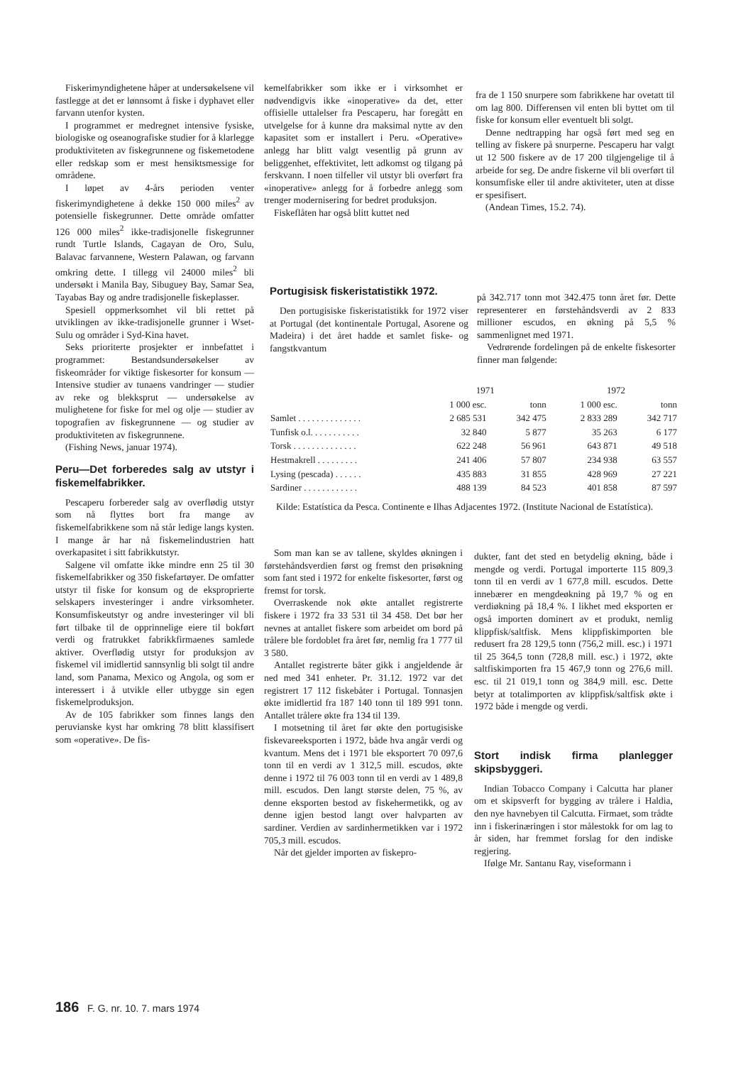Fiskerimyndighetene håper at undersøkelsene vil fastlegge at det er lønnsomt å fiske i dyphavet eller farvann utenfor kysten.
I programmet er medregnet intensive fysiske, biologiske og oseanografiske studier for å klarlegge produktiviteten av fiskegrunnene og fiskemetodene eller redskap som er mest hensiktsmessige for områdene.
I løpet av 4-års perioden venter fiskerimyndighetene å dekke 150 000 miles<sup>2</sup> av potensielle fiskegrunner. Dette område omfatter 126 000 miles<sup>2</sup> ikke-tradisjonelle fiskegrunner rundt Turtle Islands, Cagayan de Oro, Sulu, Balavac farvannene, Western Palawan, og farvann omkring dette. I tillegg vil 24000 miles<sup>2</sup> bli undersøkt i Manila Bay, Sibuguey Bay, Samar Sea, Tayabas Bay og andre tradisjonelle fiskeplasser.
Spesiell oppmerksomhet vil bli rettet på utviklingen av ikke-tradisjonelle grunner i Wset-Sulu og områder i Syd-Kina havet.
Seks prioriterte prosjekter er innbefattet i programmet: Bestandsundersøkelser av fiskeområder for viktige fiskesorter for konsum — Intensive studier av tunaens vandringer — studier av reke og blekksprut — undersøkelse av mulighetene for fiske for mel og olje — studier av topografien av fiskegrunnene — og studier av produktiviteten av fiskegrunnene.
(Fishing News, januar 1974).
Peru—Det forberedes salg av utstyr i fiskemelfabrikker.
Pescaperu forbereder salg av overflødig utstyr som nå flyttes bort fra mange av fiskemelfabrikkene som nå står ledige langs kysten. I mange år har nå fiskemelindustrien hatt overkapasitet i sitt fabrikkutstyr.
Salgene vil omfatte ikke mindre enn 25 til 30 fiskemelfabrikker og 350 fiskefartøyer. De omfatter utstyr til fiske for konsum og de eksproprierte selskapers investeringer i andre virksomheter. Konsumfiskeutstyr og andre investeringer vil bli ført tilbake til de opprinnelige eiere til bokført verdi og fratrukket fabrikkfirmaenes samlede aktiver. Overflødig utstyr for produksjon av fiskemel vil imidlertid sannsynlig bli solgt til andre land, som Panama, Mexico og Angola, og som er interessert i å utvikle eller utbygge sin egen fiskemelproduksjon.
Av de 105 fabrikker som finnes langs den peruvianske kyst har omkring 78 blitt klassifisert som «operative». De fis-
kemelfabrikker som ikke er i virksomhet er nødvendigvis ikke «inoperative» da det, etter offisielle uttalelser fra Pescaperu, har foregått en utvelgelse for å kunne dra maksimal nytte av den kapasitet som er installert i Peru. «Operative» anlegg har blitt valgt vesentlig på grunn av beliggenhet, effektivitet, lett adkomst og tilgang på ferskvann. I noen tilfeller vil utstyr bli overført fra «inoperative» anlegg for å forbedre anlegg som trenger modernisering for bedret produksjon.
Fiskeflåten har også blitt kuttet ned
fra de 1 150 snurpere som fabrikkene har ovetatt til om lag 800. Differensen vil enten bli byttet om til fiske for konsum eller eventuelt bli solgt.
Denne nedtrapping har også ført med seg en telling av fiskere på snurperne. Pescaperu har valgt ut 12 500 fiskere av de 17 200 tilgjengelige til å arbeide for seg. De andre fiskerne vil bli overført til konsumfiske eller til andre aktiviteter, uten at disse er spesifisert.
(Andean Times, 15.2. 74).
Portugisisk fiskeristatistikk 1972.
Den portugisiske fiskeristatistikk for 1972 viser at Portugal (det kontinentale Portugal, Asorene og Madeira) i det året hadde et samlet fiske- og fangstkvantum
på 342.717 tonn mot 342.475 tonn året før. Dette representerer en førstehåndsverdi av 2 833 millioner escudos, en økning på 5,5 % sammenlignet med 1971.
Vedrørende fordelingen på de enkelte fiskesorter finner man følgende:
| | 1971 | | 1972 | |
| --- | --- | --- | --- | --- |
| | 1 000 esc. | tonn | 1 000 esc. | tonn |
| Samlet . . . . . . . . . . . . . . | 2 685 531 | 342 475 | 2 833 289 | 342 717 |
| Tunfisk o.l. . . . . . . . . . . | 32 840 | 5 877 | 35 263 | 6 177 |
| Torsk . . . . . . . . . . . . . . | 622 248 | 56 961 | 643 871 | 49 518 |
| Hestmakrell . . . . . . . . . | 241 406 | 57 807 | 234 938 | 63 557 |
| Lysing (pescada) . . . . . . | 435 883 | 31 855 | 428 969 | 27 221 |
| Sardiner . . . . . . . . . . . . | 488 139 | 84 523 | 401 858 | 87 597 |
Kilde: Estatística da Pesca. Continente e Ilhas Adjacentes 1972. (Institute Nacional de Estatística).
Som man kan se av tallene, skyldes økningen i førstehåndsverdien først og fremst den prisøkning som fant sted i 1972 for enkelte fiskesorter, først og fremst for torsk.
Overraskende nok økte antallet registrerte fiskere i 1972 fra 33 531 til 34 458. Det bør her nevnes at antallet fiskere som arbeidet om bord på trålere ble fordoblet fra året før, nemlig fra 1 777 til 3 580.
Antallet registrerte båter gikk i angjeldende år ned med 341 enheter. Pr. 31.12. 1972 var det registrert 17 112 fiskebåter i Portugal. Tonnasjen økte imidlertid fra 187 140 tonn til 189 991 tonn. Antallet trålere økte fra 134 til 139.
I motsetning til året før økte den portugisiske fiskevareeksporten i 1972, både hva angår verdi og kvantum. Mens det i 1971 ble eksportert 70 097,6 tonn til en verdi av 1 312,5 mill. escudos, økte denne i 1972 til 76 003 tonn til en verdi av 1 489,8 mill. escudos. Den langt største delen, 75 %, av denne eksporten bestod av fiskehermetikk, og av denne igjen bestod langt over halvparten av sardiner. Verdien av sardinhermetikken var i 1972 705,3 mill. escudos.
Når det gjelder importen av fiskepro-
dukter, fant det sted en betydelig økning, både i mengde og verdi. Portugal importerte 115 809,3 tonn til en verdi av 1 677,8 mill. escudos. Dette innebærer en mengdeøkning på 19,7 % og en verdiøkning på 18,4 %. I likhet med eksporten er også importen dominert av et produkt, nemlig klippfisk/saltfisk. Mens klippfiskimporten ble redusert fra 28 129,5 tonn (756,2 mill. esc.) i 1971 til 25 364,5 tonn (728,8 mill. esc.) i 1972, økte saltfiskimporten fra 15 467,9 tonn og 276,6 mill. esc. til 21 019,1 tonn og 384,9 mill. esc. Dette betyr at totalimporten av klippfisk/saltfisk økte i 1972 både i mengde og verdi.
Stort indisk firma planlegger skipsbyggeri.
Indian Tobacco Company i Calcutta har planer om et skipsverft for bygging av trålere i Haldia, den nye havnebyen til Calcutta. Firmaet, som trådte inn i fiskerinæringen i stor målestokk for om lag to år siden, har fremmet forslag for den indiske regjering.
Ifølge Mr. Santanu Ray, viseformann i
186 F. G. nr. 10. 7. mars 1974